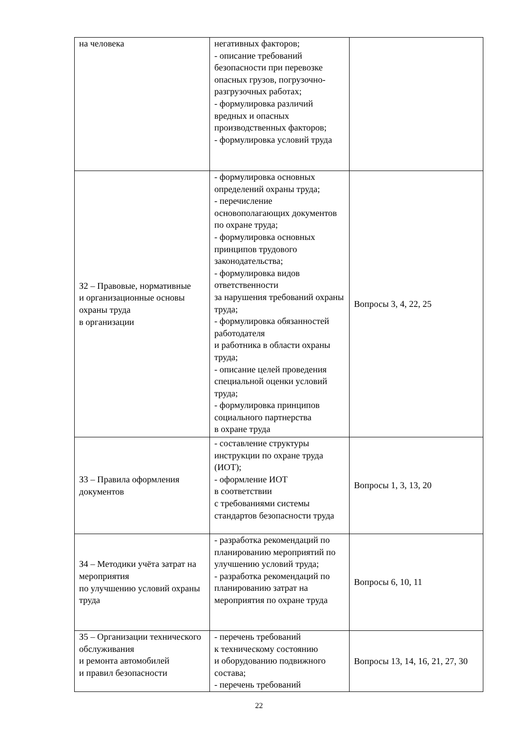| на человека | негативных факторов; - описание требований безопасности при перевозке опасных грузов, погрузочно-разгрузочных работах; - формулировка различий вредных и опасных производственных факторов; - формулировка условий труда | |
| З2 – Правовые, нормативные и организационные основы охраны труда в организации | - формулировка основных определений охраны труда; - перечисление основополагающих документов по охране труда; - формулировка основных принципов трудового законодательства; - формулировка видов ответственности за нарушения требований охраны труда; - формулировка обязанностей работодателя и работника в области охраны труда; - описание целей проведения специальной оценки условий труда; - формулировка принципов социального партнерства в охране труда | Вопросы 3, 4, 22, 25 |
| З3 – Правила оформления документов | - составление структуры инструкции по охране труда (ИОТ); - оформление ИОТ в соответствии с требованиями системы стандартов безопасности труда | Вопросы 1, 3, 13, 20 |
| З4 – Методики учёта затрат на мероприятия по улучшению условий охраны труда | - разработка рекомендаций по планированию мероприятий по улучшению условий труда; - разработка рекомендаций по планированию затрат на мероприятия по охране труда | Вопросы 6, 10, 11 |
| З5 – Организации технического обслуживания и ремонта автомобилей и правил безопасности | - перечень требований к техническому состоянию и оборудованию подвижного состава; - перечень требований | Вопросы 13, 14, 16, 21, 27, 30 |
22